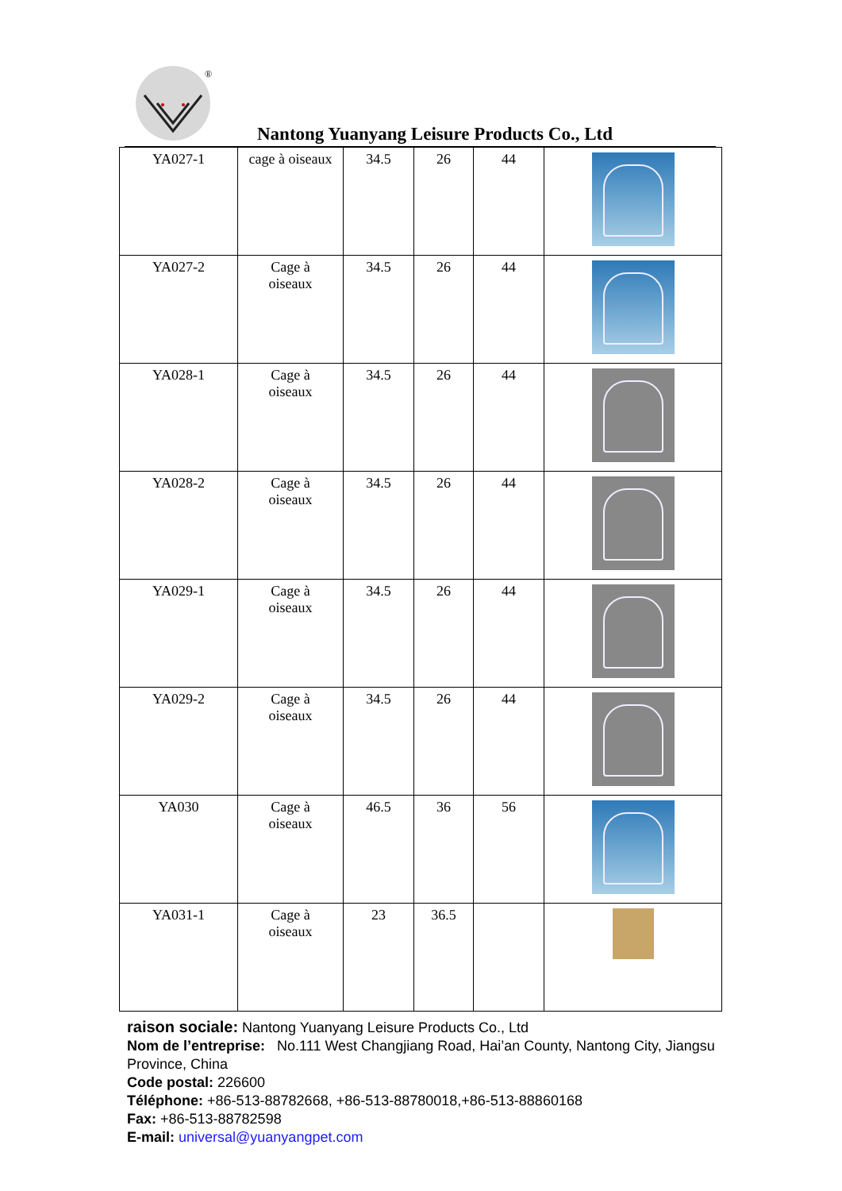®
Nantong Yuanyang Leisure Products Co., Ltd
| YA027-1 | cage à oiseaux | 34.5 | 26 | 44 | |
| YA027-2 | Cage à oiseaux | 34.5 | 26 | 44 | |
| YA028-1 | Cage à oiseaux | 34.5 | 26 | 44 | |
| YA028-2 | Cage à oiseaux | 34.5 | 26 | 44 | |
| YA029-1 | Cage à oiseaux | 34.5 | 26 | 44 | |
| YA029-2 | Cage à oiseaux | 34.5 | 26 | 44 | |
| YA030 | Cage à oiseaux | 46.5 | 36 | 56 | |
| YA031-1 | Cage à oiseaux | 23 | 36.5 | | |
raison sociale: Nantong Yuanyang Leisure Products Co., Ltd
Nom de l’entreprise: No.111 West Changjiang Road, Hai’an County, Nantong City, Jiangsu Province, China
Code postal: 226600
Téléphone: +86-513-88782668, +86-513-88780018,+86-513-88860168
Fax: +86-513-88782598
E-mail: universal@yuanyangpet.com